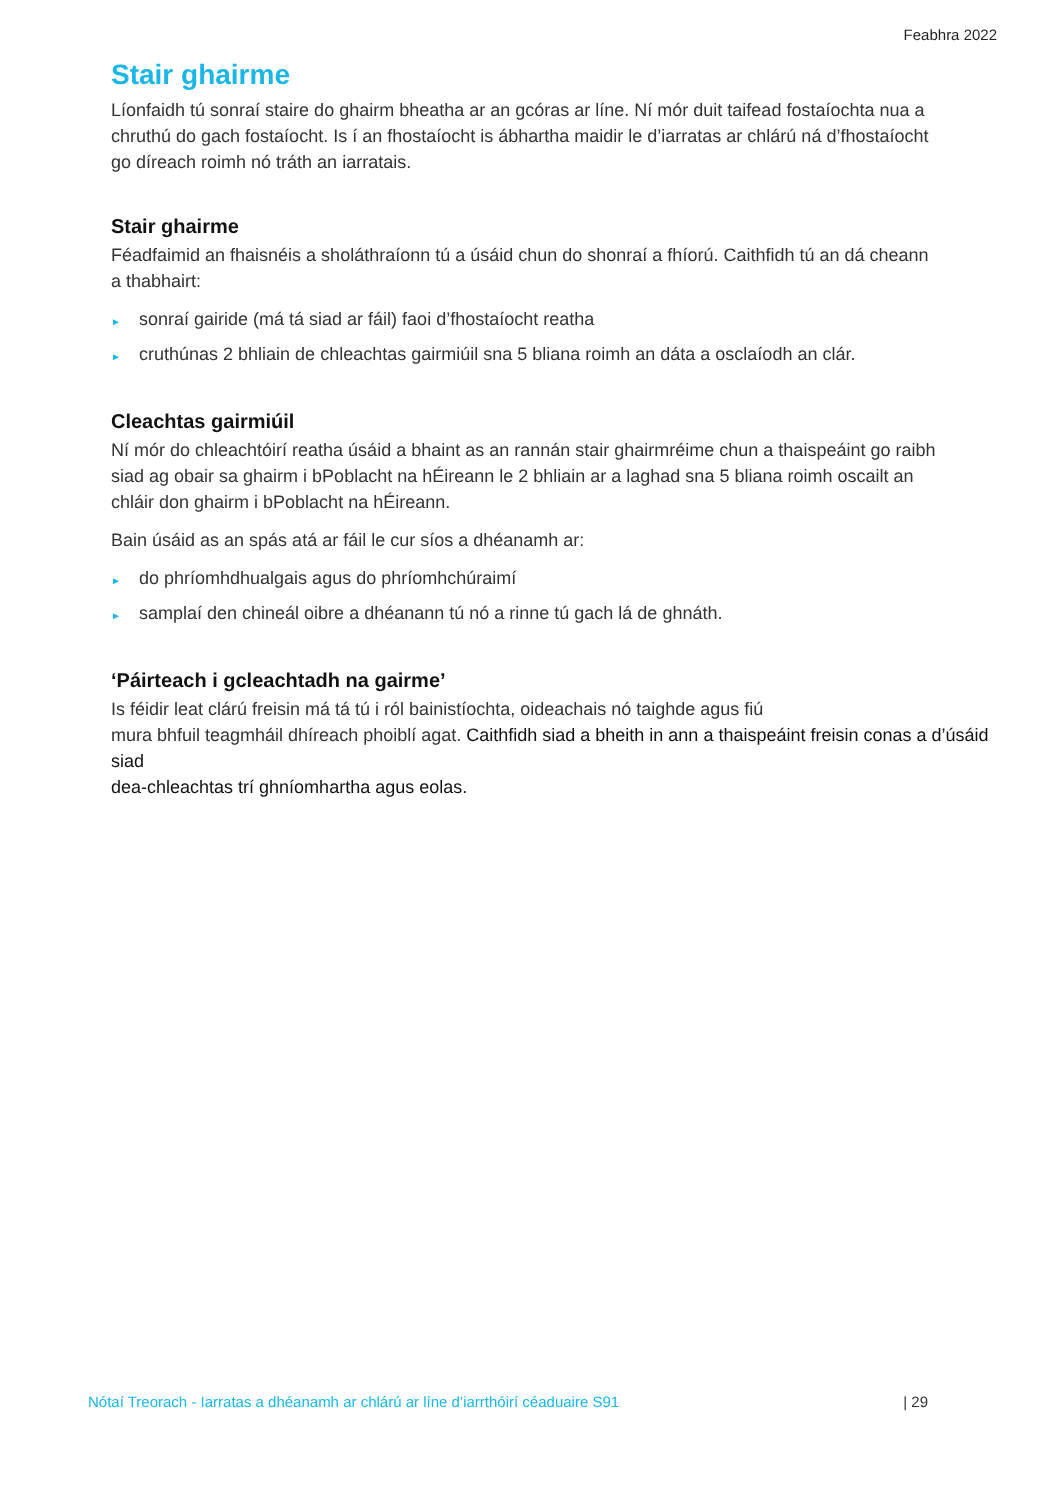Feabhra 2022
Stair ghairme
Líonfaidh tú sonraí staire do ghairm bheatha ar an gcóras ar líne. Ní mór duit taifead fostaíochta nua a chruthú do gach fostaíocht. Is í an fhostaíocht is ábhartha maidir le d’iarratas ar chlárú ná d’fhostaíocht go díreach roimh nó tráth an iarratais.
Stair ghairme
Féadfaimid an fhaisnéis a sholáthraíonn tú a úsáid chun do shonraí a fhíorú. Caithfidh tú an dá cheann a thabhairt:
► sonraí gairide (má tá siad ar fáil) faoi d’fhostaíocht reatha
► cruthúnas 2 bhliain de chleachtas gairmiúil sna 5 bliana roimh an dáta a osclaíodh an clár.
Cleachtas gairmiúil
Ní mór do chleachtóirí reatha úsáid a bhaint as an rannán stair ghairmréime chun a thaispeáint go raibh siad ag obair sa ghairm i bPoblacht na hÉireann le 2 bhliain ar a laghad sna 5 bliana roimh oscailt an chláir don ghairm i bPoblacht na hÉireann.
Bain úsáid as an spás atá ar fáil le cur síos a dhéanamh ar:
► do phríomhdhualgais agus do phríomhchúraimí
► samplaí den chineál oibre a dhéanann tú nó a rinne tú gach lá de ghnáth.
‘Páirteach i gcleachtadh na gairme’
Is féidir leat clárú freisin má tá tú i ról bainistíochta, oideachais nó taighde agus fiú
mura bhfuil teagmháil dhíreach phoiblí agat. Caithfidh siad a bheith in ann a thaispeáint freisin conas a d’úsáid siad
dea-chleachtas trí ghníomhartha agus eolas.
Nótaí Treorach - Iarratas a dhéanamh ar chlárú ar líne d’iarrthóirí céaduaire S91 | 29